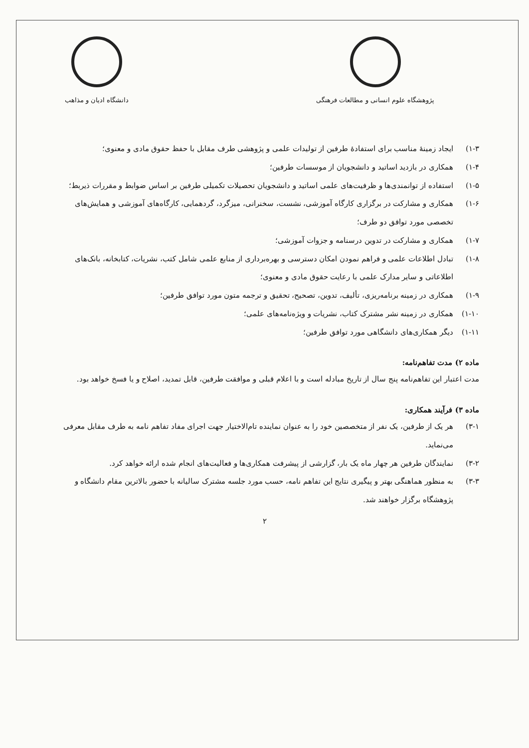پژوهشگاه علوم انسانی و مطالعات فرهنگی
دانشگاه ادیان و مذاهب
۱-۳) ایجاد زمینهٔ مناسب برای استفادهٔ طرفین از تولیدات علمی و پژوهشی طرف مقابل با حفظ حقوق مادی و معنوی؛
۱-۴) همکاری در بازدید اساتید و دانشجویان از موسسات طرفین؛
۱-۵) استفاده از توانمندی‌ها و ظرفیت‌های علمی اساتید و دانشجویان تحصیلات تکمیلی طرفین بر اساس ضوابط و مقررات ذیربط؛
۱-۶) همکاری و مشارکت در برگزاری کارگاه آموزشی، نشست، سخنرانی، میزگرد، گردهمایی، کارگاه‌های آموزشی و همایش‌های تخصصی مورد توافق دو طرف؛
۱-۷) همکاری و مشارکت در تدوین درسنامه و جزوات آموزشی؛
۱-۸) تبادل اطلاعات علمی و فراهم نمودن امکان دسترسی و بهره‌برداری از منابع علمی شامل کتب، نشریات، کتابخانه، بانک‌های اطلاعاتی و سایر مدارک علمی با رعایت حقوق مادی و معنوی؛
۱-۹) همکاری در زمینه برنامه‌ریزی، تألیف، تدوین، تصحیح، تحقیق و ترجمه متون مورد توافق طرفین؛
۱-۱۰) همکاری در زمینه نشر مشترک کتاب، نشریات و ویژه‌نامه‌های علمی؛
۱-۱۱) دیگر همکاری‌های دانشگاهی مورد توافق طرفین؛
ماده ۲) مدت تفاهم‌نامه:
مدت اعتبار این تفاهم‌نامه پنج سال از تاریخ مبادله است و با اعلام قبلی و موافقت طرفین، قابل تمدید، اصلاح و یا فسخ خواهد بود.
ماده ۳) فرآیند همکاری:
۳-۱) هر یک از طرفین، یک نفر از متخصصین خود را به عنوان نماینده تام‌الاختیار جهت اجرای مفاد تفاهم نامه به طرف مقابل معرفی می‌نماید.
۳-۲) نمایندگان طرفین هر چهار ماه یک بار، گزارشی از پیشرفت همکاری‌ها و فعالیت‌های انجام شده ارائه خواهد کرد.
۳-۳) به منظور هماهنگی بهتر و پیگیری نتایج این تفاهم نامه، حسب مورد جلسه مشترک سالیانه با حضور بالاترین مقام دانشگاه و پژوهشگاه برگزار خواهند شد.
۲